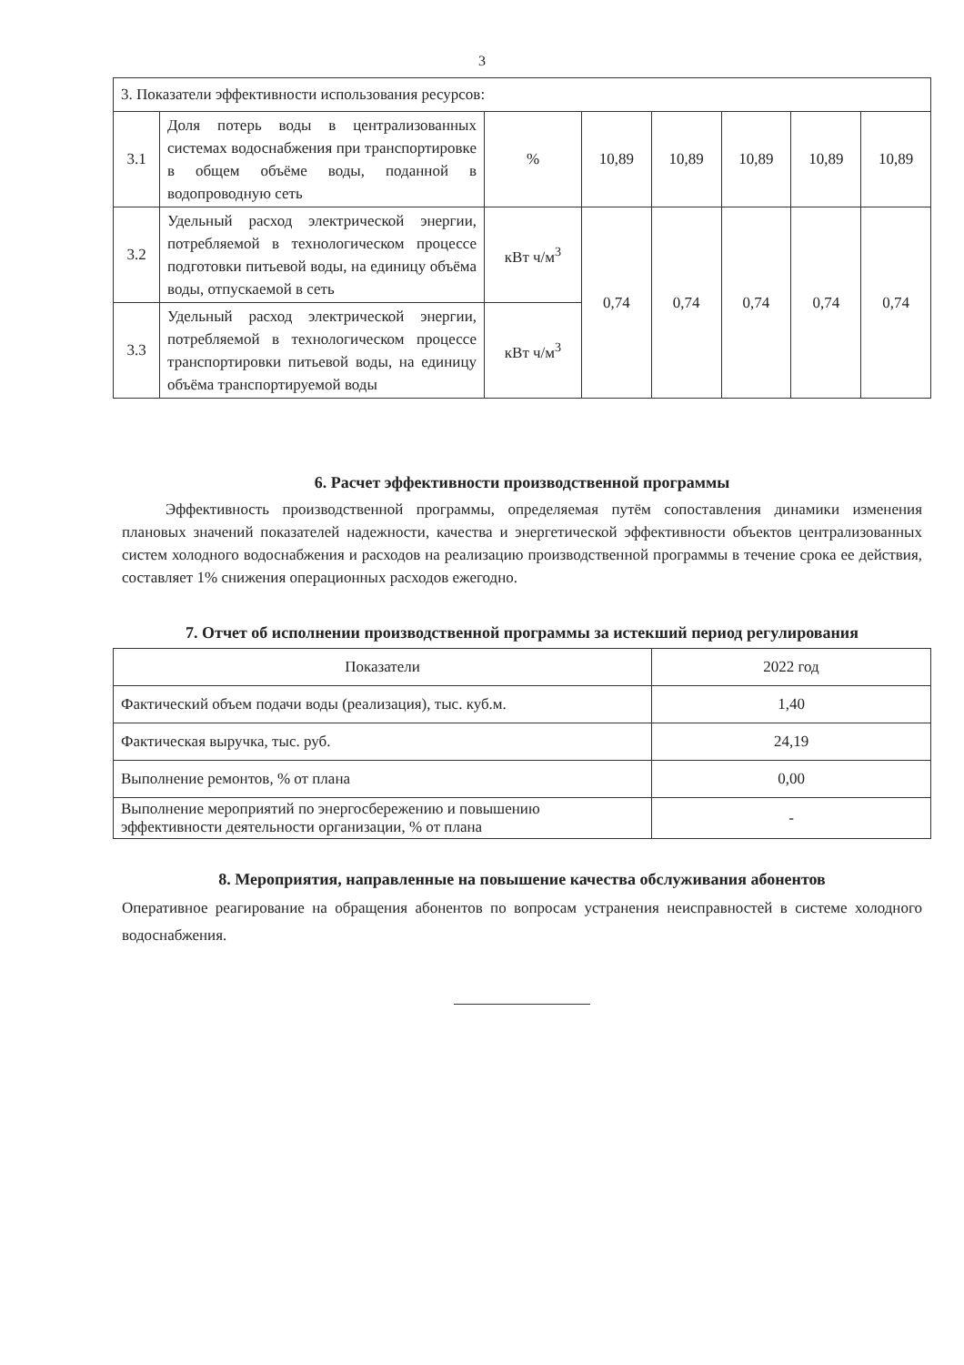3
| 3. Показатели эффективности использования ресурсов: | | | | | | | |
| 3.1 | Доля потерь воды в централизованных системах водоснабжения при транспортировке в общем объёме воды, поданной в водопроводную сеть | % | 10,89 | 10,89 | 10,89 | 10,89 | 10,89 |
| 3.2 | Удельный расход электрической энергии, потребляемой в технологическом процессе подготовки питьевой воды, на единицу объёма воды, отпускаемой в сеть | кВт ч/м<sup>3</sup> | 0,74 | 0,74 | 0,74 | 0,74 | 0,74 |
| 3.3 | Удельный расход электрической энергии, потребляемой в технологическом процессе транспортировки питьевой воды, на единицу объёма транспортируемой воды | кВт ч/м<sup>3</sup> | | | | | |
6. Расчет эффективности производственной программы
Эффективность производственной программы, определяемая путём сопоставления динамики изменения плановых значений показателей надежности, качества и энергетической эффективности объектов централизованных систем холодного водоснабжения и расходов на реализацию производственной программы в течение срока ее действия, составляет 1% снижения операционных расходов ежегодно.
7. Отчет об исполнении производственной программы за истекший период регулирования
| Показатели | 2022 год |
| Фактический объем подачи воды (реализация), тыс. куб.м. | 1,40 |
| Фактическая выручка, тыс. руб. | 24,19 |
| Выполнение ремонтов, % от плана | 0,00 |
| Выполнение мероприятий по энергосбережению и повышению эффективности деятельности организации, % от плана | - |
8. Мероприятия, направленные на повышение качества обслуживания абонентов
Оперативное реагирование на обращения абонентов по вопросам устранения неисправностей в системе холодного водоснабжения.